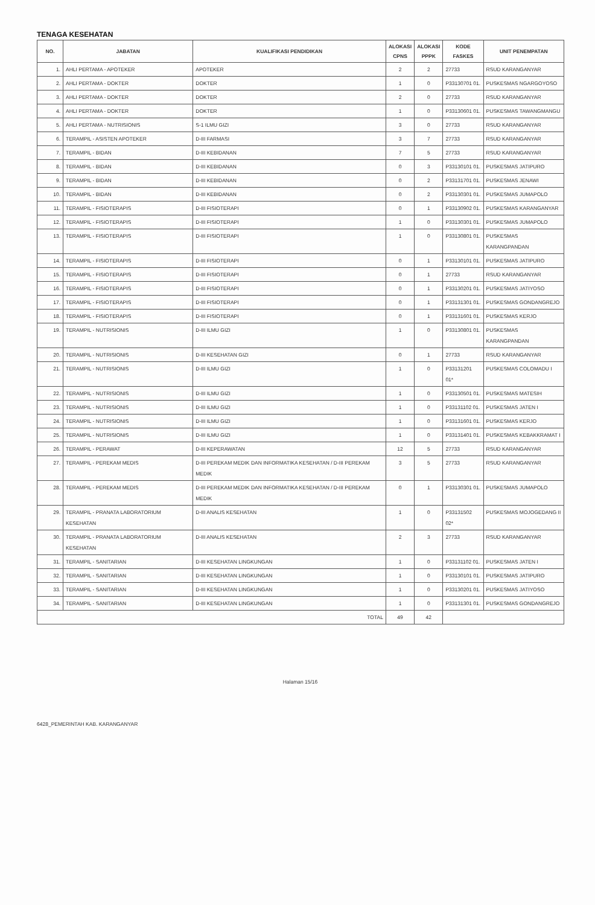TENAGA KESEHATAN
| NO. | JABATAN | KUALIFIKASI PENDIDIKAN | ALOKASI CPNS | ALOKASI PPPK | KODE FASKES | UNIT PENEMPATAN |
| --- | --- | --- | --- | --- | --- | --- |
| 1. | AHLI PERTAMA - APOTEKER | APOTEKER | 2 | 2 | 27733 | RSUD KARANGANYAR |
| 2. | AHLI PERTAMA - DOKTER | DOKTER | 1 | 0 | P33130701 01. | PUSKESMAS NGARGOYOSO |
| 3. | AHLI PERTAMA - DOKTER | DOKTER | 2 | 0 | 27733 | RSUD KARANGANYAR |
| 4. | AHLI PERTAMA - DOKTER | DOKTER | 1 | 0 | P33130601 01. | PUSKESMAS TAWANGMANGU |
| 5. | AHLI PERTAMA - NUTRISIONIS | S-1 ILMU GIZI | 3 | 0 | 27733 | RSUD KARANGANYAR |
| 6. | TERAMPIL - ASISTEN APOTEKER | D-III FARMASI | 3 | 7 | 27733 | RSUD KARANGANYAR |
| 7. | TERAMPIL - BIDAN | D-III KEBIDANAN | 7 | 5 | 27733 | RSUD KARANGANYAR |
| 8. | TERAMPIL - BIDAN | D-III KEBIDANAN | 0 | 3 | P33130101 01. | PUSKESMAS JATIPURO |
| 9. | TERAMPIL - BIDAN | D-III KEBIDANAN | 0 | 2 | P33131701 01. | PUSKESMAS JENAWI |
| 10. | TERAMPIL - BIDAN | D-III KEBIDANAN | 0 | 2 | P33130301 01. | PUSKESMAS JUMAPOLO |
| 11. | TERAMPIL - FISIOTERAPIS | D-III FISIOTERAPI | 0 | 1 | P33130902 01. | PUSKESMAS KARANGANYAR |
| 12. | TERAMPIL - FISIOTERAPIS | D-III FISIOTERAPI | 1 | 0 | P33130301 01. | PUSKESMAS JUMAPOLO |
| 13. | TERAMPIL - FISIOTERAPIS | D-III FISIOTERAPI | 1 | 0 | P33130801 01. | PUSKESMAS KARANGPANDAN |
| 14. | TERAMPIL - FISIOTERAPIS | D-III FISIOTERAPI | 0 | 1 | P33130101 01. | PUSKESMAS JATIPURO |
| 15. | TERAMPIL - FISIOTERAPIS | D-III FISIOTERAPI | 0 | 1 | 27733 | RSUD KARANGANYAR |
| 16. | TERAMPIL - FISIOTERAPIS | D-III FISIOTERAPI | 0 | 1 | P33130201 01. | PUSKESMAS JATIYOSO |
| 17. | TERAMPIL - FISIOTERAPIS | D-III FISIOTERAPI | 0 | 1 | P33131301 01. | PUSKESMAS GONDANGREJO |
| 18. | TERAMPIL - FISIOTERAPIS | D-III FISIOTERAPI | 0 | 1 | P33131601 01. | PUSKESMAS KERJO |
| 19. | TERAMPIL - NUTRISIONIS | D-III ILMU GIZI | 1 | 0 | P33130801 01. | PUSKESMAS KARANGPANDAN |
| 20. | TERAMPIL - NUTRISIONIS | D-III KESEHATAN GIZI | 0 | 1 | 27733 | RSUD KARANGANYAR |
| 21. | TERAMPIL - NUTRISIONIS | D-III ILMU GIZI | 1 | 0 | P33131201 01* | PUSKESMAS COLOMADU I |
| 22. | TERAMPIL - NUTRISIONIS | D-III ILMU GIZI | 1 | 0 | P33130501 01. | PUSKESMAS MATESIH |
| 23. | TERAMPIL - NUTRISIONIS | D-III ILMU GIZI | 1 | 0 | P33131102 01. | PUSKESMAS JATEN I |
| 24. | TERAMPIL - NUTRISIONIS | D-III ILMU GIZI | 1 | 0 | P33131601 01. | PUSKESMAS KERJO |
| 25. | TERAMPIL - NUTRISIONIS | D-III ILMU GIZI | 1 | 0 | P33131401 01. | PUSKESMAS KEBAKKRAMAT I |
| 26. | TERAMPIL - PERAWAT | D-III KEPERAWATAN | 12 | 5 | 27733 | RSUD KARANGANYAR |
| 27. | TERAMPIL - PEREKAM MEDIS | D-III PEREKAM MEDIK DAN INFORMATIKA KESEHATAN / D-III PEREKAM MEDIK | 3 | 5 | 27733 | RSUD KARANGANYAR |
| 28. | TERAMPIL - PEREKAM MEDIS | D-III PEREKAM MEDIK DAN INFORMATIKA KESEHATAN / D-III PEREKAM MEDIK | 0 | 1 | P33130301 01. | PUSKESMAS JUMAPOLO |
| 29. | TERAMPIL - PRANATA LABORATORIUM KESEHATAN | D-III ANALIS KESEHATAN | 1 | 0 | P33131502 02* | PUSKESMAS MOJOGEDANG II |
| 30. | TERAMPIL - PRANATA LABORATORIUM KESEHATAN | D-III ANALIS KESEHATAN | 2 | 3 | 27733 | RSUD KARANGANYAR |
| 31. | TERAMPIL - SANITARIAN | D-III KESEHATAN LINGKUNGAN | 1 | 0 | P33131102 01. | PUSKESMAS JATEN I |
| 32. | TERAMPIL - SANITARIAN | D-III KESEHATAN LINGKUNGAN | 1 | 0 | P33130101 01. | PUSKESMAS JATIPURO |
| 33. | TERAMPIL - SANITARIAN | D-III KESEHATAN LINGKUNGAN | 1 | 0 | P33130201 01. | PUSKESMAS JATIYOSO |
| 34. | TERAMPIL - SANITARIAN | D-III KESEHATAN LINGKUNGAN | 1 | 0 | P33131301 01. | PUSKESMAS GONDANGREJO |
| TOTAL | | | 49 | 42 | | |
Halaman 15/16
6428_PEMERINTAH KAB. KARANGANYAR